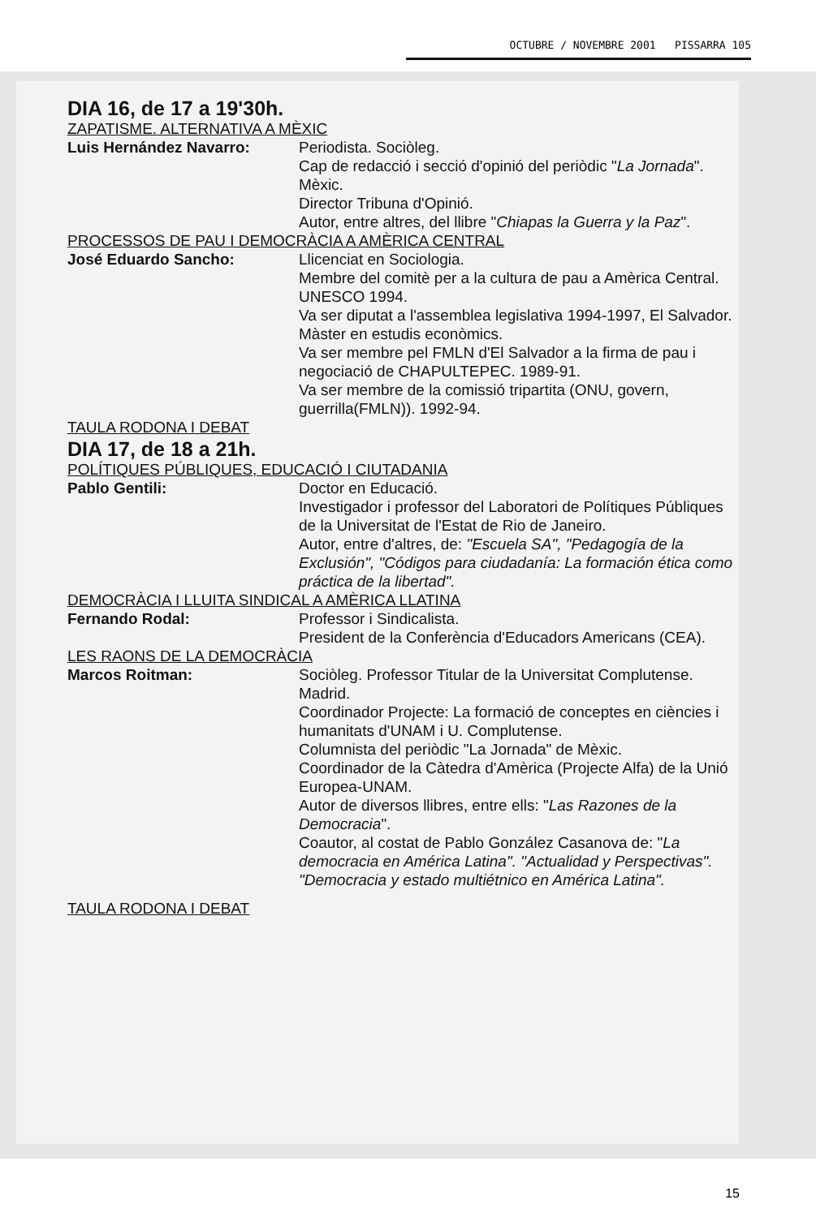OCTUBRE / NOVEMBRE 2001 PISSARRA 105
DIA 16, de 17 a 19'30h.
ZAPATISME. ALTERNATIVA A MÈXIC
Luis Hernández Navarro: Periodista. Sociòleg.
Cap de redacció i secció d'opinió del periòdic "La Jornada". Mèxic.
Director Tribuna d'Opinió.
Autor, entre altres, del llibre "Chiapas la Guerra y la Paz".
PROCESSOS DE PAU I DEMOCRÀCIA A AMÈRICA CENTRAL
José Eduardo Sancho: Llicenciat en Sociologia.
Membre del comitè per a la cultura de pau a Amèrica Central. UNESCO 1994.
Va ser diputat a l'assemblea legislativa 1994-1997, El Salvador.
Màster en estudis econòmics.
Va ser membre pel FMLN d'El Salvador a la firma de pau i negociació de CHAPULTEPEC. 1989-91.
Va ser membre de la comissió tripartita (ONU, govern, guerrilla(FMLN)). 1992-94.
TAULA RODONA I DEBAT
DIA 17, de 18 a 21h.
POLÍTIQUES PÚBLIQUES, EDUCACIÓ I CIUTADANIA
Pablo Gentili: Doctor en Educació.
Investigador i professor del Laboratori de Polítiques Públiques de la Universitat de l'Estat de Rio de Janeiro.
Autor, entre d'altres, de: "Escuela SA", "Pedagogía de la Exclusión", "Códigos para ciudadanía: La formación ética como práctica de la libertad".
DEMOCRÀCIA I LLUITA SINDICAL A AMÈRICA LLATINA
Fernando Rodal: Professor i Sindicalista.
President de la Conferència d'Educadors Americans (CEA).
LES RAONS DE LA DEMOCRÀCIA
Marcos Roitman: Sociòleg. Professor Titular de la Universitat Complutense. Madrid.
Coordinador Projecte: La formació de conceptes en ciències i humanitats d'UNAM i U. Complutense.
Columnista del periòdic "La Jornada" de Mèxic.
Coordinador de la Càtedra d'Amèrica (Projecte Alfa) de la Unió Europea-UNAM.
Autor de diversos llibres, entre ells: "Las Razones de la Democracia".
Coautor, al costat de Pablo González Casanova de: "La democracia en América Latina". "Actualidad y Perspectivas". "Democracia y estado multiétnico en América Latina".
TAULA RODONA I DEBAT
15